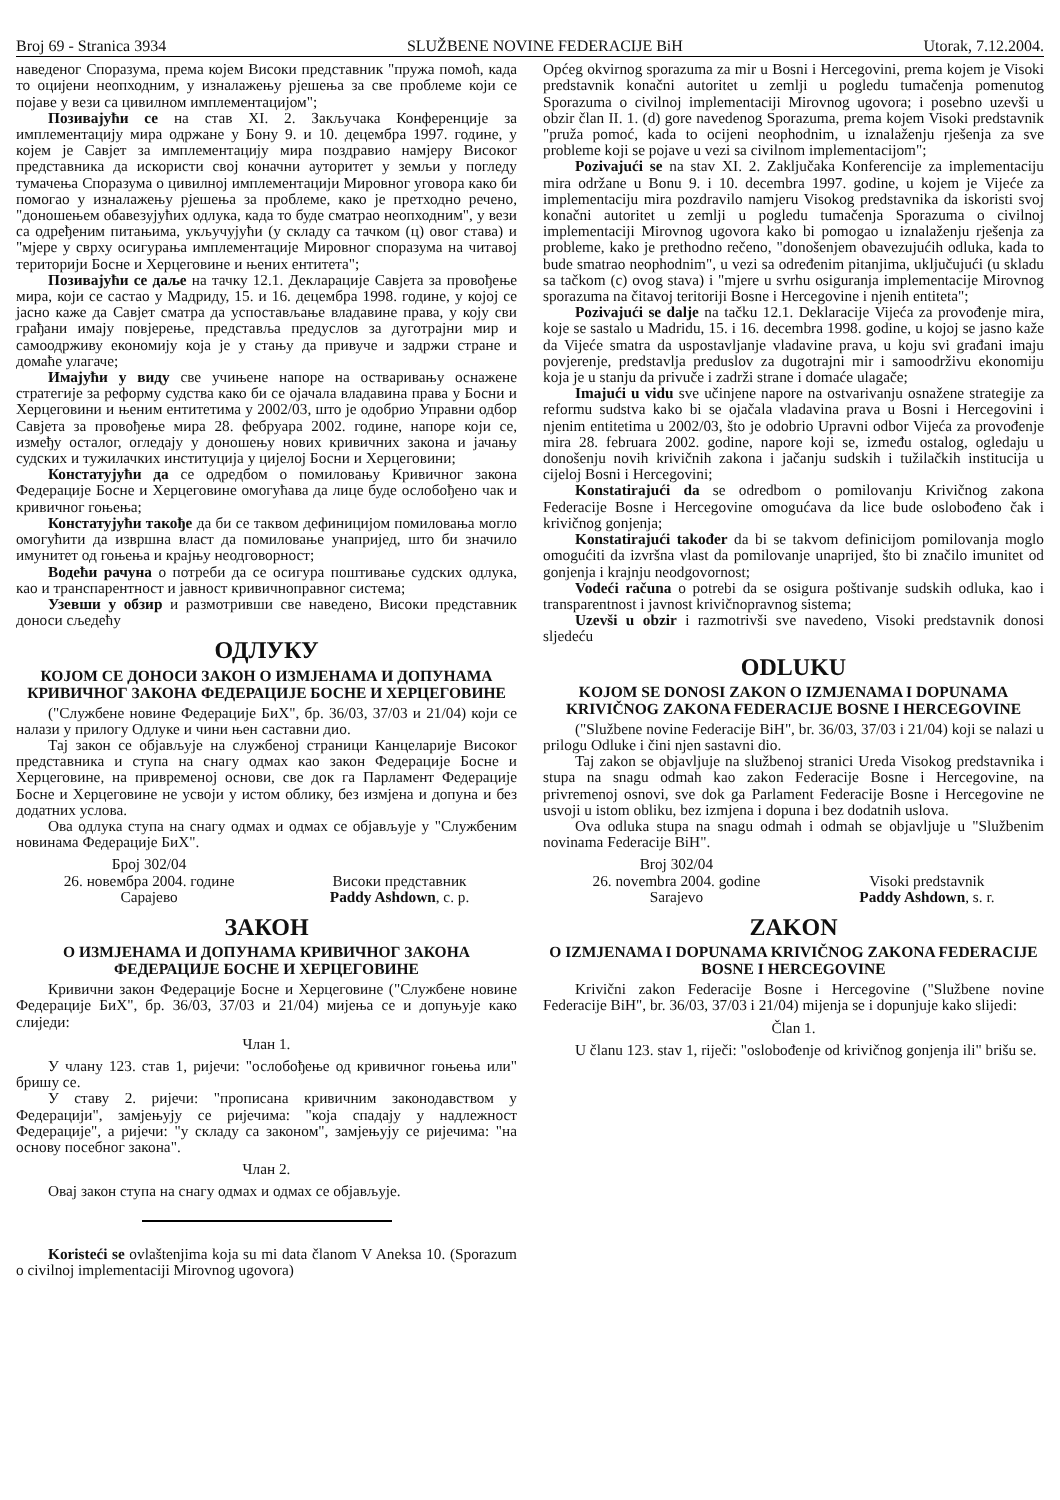Broj 69 - Stranica 3934 SLUŽBENE NOVINE FEDERACIJE BiH Utorak, 7.12.2004.
наведеног Споразума, према којем Високи представник "пружа помоћ, када то оцијени неопходним, у изналажењу рјешења за све проблеме који се појаве у вези са цивилном имплементацијом";
Позивајући се на став XI. 2. Закључака Конференције за имплементацију мира одржане у Бону 9. и 10. децембра 1997. године, у којем је Савјет за имплементацију мира поздравио намјеру Високог представника да искористи свој коначни ауторитет у земљи у погледу тумачења Споразума о цивилној имплементацији Мировног уговора како би помогао у изналажењу рјешења за проблеме, како је претходно речено, "доношењем обавезујућих одлука, када то буде сматрао неопходним", у вези са одређеним питањима, укључујући (у складу са тачком (ц) овог става) и "мјере у сврху осигурања имплементације Мировног споразума на читавој територији Босне и Херцеговине и њених ентитета";
Позивајући се даље на тачку 12.1. Декларације Савјета за провођење мира, који се састао у Мадриду, 15. и 16. децембра 1998. године, у којој се јасно каже да Савјет сматра да успостављање владавине права, у коју сви грађани имају повјерење, представља предуслов за дуготрајни мир и самоодрживу економију која је у стању да привуче и задржи стране и домаће улагаче;
Имајући у виду све учињене напоре на остваривању оснажене стратегије за реформу судства како би се ојачала владавина права у Босни и Херцеговини и њеним ентитетима у 2002/03, што је одобрио Управни одбор Савјета за провођење мира 28. фебруара 2002. године, напоре који се, између осталог, огледају у доношењу нових кривичних закона и јачању судских и тужилачких институција у цијелој Босни и Херцеговини;
Констатујући да се одредбом о помиловању Кривичног закона Федерације Босне и Херцеговине омогућава да лице буде ослобођено чак и кривичног гоњења;
Констатујући такође да би се таквом дефиницијом помиловања могло омогућити да извршна власт да помиловање унапријед, што би значило имунитет од гоњења и крајњу неодговорност;
Водећи рачуна о потреби да се осигура поштивање судских одлука, као и транспарентност и јавност кривичноправног система;
Узевши у обзир и размотривши све наведено, Високи представник доноси сљедећу
ОДЛУКУ
КОЈОМ СЕ ДОНОСИ ЗАКОН О ИЗМЈЕНАМА И ДОПУНАМА КРИВИЧНОГ ЗАКОНА ФЕДЕРАЦИЈЕ БОСНЕ И ХЕРЦЕГОВИНЕ
("Службене новине Федерације БиХ", бр. 36/03, 37/03 и 21/04) који се налази у прилогу Одлуке и чини њен саставни дио.
Тај закон се објављује на службеној страници Канцеларије Високог представника и ступа на снагу одмах као закон Федерације Босне и Херцеговине, на привременој основи, све док га Парламент Федерације Босне и Херцеговине не усвоји у истом облику, без измјена и допуна и без додатних услова.
Ова одлука ступа на снагу одмах и одмах се објављује у "Службеним новинама Федерације БиХ".
Број 302/04
26. новембра 2004. године
Сарајево
Високи представник
Paddy Ashdown, с. р.
ЗАКОН
О ИЗМЈЕНАМА И ДОПУНАМА КРИВИЧНОГ ЗАКОНА ФЕДЕРАЦИЈЕ БОСНЕ И ХЕРЦЕГОВИНЕ
Кривични закон Федерације Босне и Херцеговине ("Службене новине Федерације БиХ", бр. 36/03, 37/03 и 21/04) мијења се и допуњује како слиједи:
Члан 1.
У члану 123. став 1, ријечи: "ослобођење од кривичног гоњења или" бришу се.
У ставу 2. ријечи: "прописана кривичним законодавством у Федерацији", замјењују се ријечима: "која спадају у надлежност Федерације", а ријечи: "у складу са законом", замјењују се ријечима: "на основу посебног закона".
Члан 2.
Овај закон ступа на снагу одмах и одмах се објављује.
Koristeći se ovlaštenjima koja su mi data članom V Aneksa 10. (Sporazum o civilnoj implementaciji Mirovnog ugovora)
Općeg okvirnog sporazuma za mir u Bosni i Hercegovini, prema kojem je Visoki predstavnik konačni autoritet u zemlji u pogledu tumačenja pomenutog Sporazuma o civilnoj implementaciji Mirovnog ugovora; i posebno uzevši u obzir član II. 1. (d) gore navedenog Sporazuma, prema kojem Visoki predstavnik "pruža pomoć, kada to ocijeni neophodnim, u iznalaženju rješenja za sve probleme koji se pojave u vezi sa civilnom implementacijom";
Pozivajući se na stav XI. 2. Zaključaka Konferencije za implementaciju mira održane u Bonu 9. i 10. decembra 1997. godine, u kojem je Vijeće za implementaciju mira pozdravilo namjeru Visokog predstavnika da iskoristi svoj konačni autoritet u zemlji u pogledu tumačenja Sporazuma o civilnoj implementaciji Mirovnog ugovora kako bi pomogao u iznalaženju rješenja za probleme, kako je prethodno rečeno, "donošenjem obavezujućih odluka, kada to bude smatrao neophodnim", u vezi sa određenim pitanjima, uključujući (u skladu sa tačkom (c) ovog stava) i "mjere u svrhu osiguranja implementacije Mirovnog sporazuma na čitavoj teritoriji Bosne i Hercegovine i njenih entiteta";
Pozivajući se dalje na tačku 12.1. Deklaracije Vijeća za provođenje mira, koje se sastalo u Madridu, 15. i 16. decembra 1998. godine, u kojoj se jasno kaže da Vijeće smatra da uspostavljanje vladavine prava, u koju svi građani imaju povjerenje, predstavlja preduslov za dugotrajni mir i samoodrživu ekonomiju koja je u stanju da privuče i zadrži strane i domaće ulagače;
Imajući u vidu sve učinjene napore na ostvarivanju osnažene strategije za reformu sudstva kako bi se ojačala vladavina prava u Bosni i Hercegovini i njenim entitetima u 2002/03, što je odobrio Upravni odbor Vijeća za provođenje mira 28. februara 2002. godine, napore koji se, između ostalog, ogledaju u donošenju novih krivičnih zakona i jačanju sudskih i tužilačkih institucija u cijeloj Bosni i Hercegovini;
Konstatirajući da se odredbom o pomilovanju Krivičnog zakona Federacije Bosne i Hercegovine omogućava da lice bude oslobođeno čak i krivičnog gonjenja;
Konstatirajući također da bi se takvom definicijom pomilovanja moglo omogućiti da izvršna vlast da pomilovanje unaprijed, što bi značilo imunitet od gonjenja i krajnju neodgovornost;
Vodeći računa o potrebi da se osigura poštivanje sudskih odluka, kao i transparentnost i javnost krivičnopravnog sistema;
Uzevši u obzir i razmotrivši sve navedeno, Visoki predstavnik donosi sljedeću
ODLUKU
KOJOM SE DONOSI ZAKON O IZMJENAMA I DOPUNAMA KRIVIČNOG ZAKONA FEDERACIJE BOSNE I HERCEGOVINE
("Službene novine Federacije BiH", br. 36/03, 37/03 i 21/04) koji se nalazi u prilogu Odluke i čini njen sastavni dio.
Taj zakon se objavljuje na službenoj stranici Ureda Visokog predstavnika i stupa na snagu odmah kao zakon Federacije Bosne i Hercegovine, na privremenoj osnovi, sve dok ga Parlament Federacije Bosne i Hercegovine ne usvoji u istom obliku, bez izmjena i dopuna i bez dodatnih uslova.
Ova odluka stupa na snagu odmah i odmah se objavljuje u "Službenim novinama Federacije BiH".
Broj 302/04
26. novembra 2004. godine
Sarajevo
Visoki predstavnik
Paddy Ashdown, s. r.
ZAKON
O IZMJENAMA I DOPUNAMA KRIVIČNOG ZAKONA FEDERACIJE BOSNE I HERCEGOVINE
Krivični zakon Federacije Bosne i Hercegovine ("Službene novine Federacije BiH", br. 36/03, 37/03 i 21/04) mijenja se i dopunjuje kako slijedi:
Član 1.
U članu 123. stav 1, riječi: "oslobođenje od krivičnog gonjenja ili" brišu se.